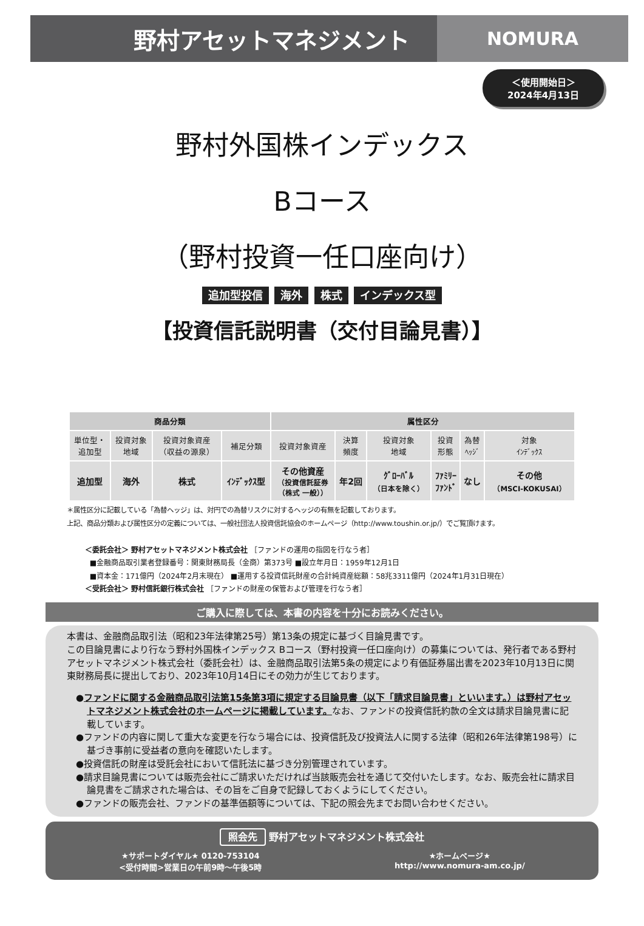野村アセットマネジメント
NOMURA
＜使用開始日＞
2024年4月13日
野村外国株インデックス
Bコース
（野村投資一任口座向け）
追加型投信 海外 株式 インデックス型
【投資信託説明書（交付目論見書）】
| 商品分類 | | | | 属性区分 | | | | | |
| --- | --- | --- | --- | --- | --- | --- | --- | --- | --- |
| 単位型・ 追加型 | 投資対象 地域 | 投資対象資産 （収益の源泉） | 補足分類 | 投資対象資産 | 決算 頻度 | 投資対象 地域 | 投資 形態 | 為替 ﾍｯｼﾞ | 対象 ｲﾝﾃﾞｯｸｽ |
| 追加型 | 海外 | 株式 | ｲﾝﾃﾞｯｸｽ型 | その他資産 （投資信託証券 （株式 一般）） | 年2回 | ｸﾞﾛｰﾊﾞﾙ （日本を除く） | ﾌｧﾐﾘｰ ﾌｧﾝﾄﾞ | なし | その他 （MSCI-KOKUSAI） |
＊属性区分に記載している「為替ヘッジ」は、対円での為替リスクに対するヘッジの有無を記載しております。
上記、商品分類および属性区分の定義については、一般社団法人投資信託協会のホームページ（http://www.toushin.or.jp/）でご覧頂けます。
＜委託会社＞ 野村アセットマネジメント株式会社 ［ファンドの運用の指図を行なう者］
■金融商品取引業者登録番号：関東財務局長（金商）第373号 ■設立年月日：1959年12月1日
■資本金：171億円（2024年2月末現在） ■運用する投資信託財産の合計純資産総額：58兆3311億円（2024年1月31日現在）
＜受託会社＞ 野村信託銀行株式会社 ［ファンドの財産の保管および管理を行なう者］
ご購入に際しては、本書の内容を十分にお読みください。
本書は、金融商品取引法（昭和23年法律第25号）第13条の規定に基づく目論見書です。
この目論見書により行なう野村外国株インデックス Bコース（野村投資一任口座向け）の募集については、発行者である野村アセットマネジメント株式会社（委託会社）は、金融商品取引法第5条の規定により有価証券届出書を2023年10月13日に関東財務局長に提出しており、2023年10月14日にその効力が生じております。
●ファンドに関する金融商品取引法第15条第3項に規定する目論見書（以下「請求目論見書」といいます。）は野村アセットマネジメント株式会社のホームページに掲載しています。なお、ファンドの投資信託約款の全文は請求目論見書に記載しています。
●ファンドの内容に関して重大な変更を行なう場合には、投資信託及び投資法人に関する法律（昭和26年法律第198号）に基づき事前に受益者の意向を確認いたします。
●投資信託の財産は受託会社において信託法に基づき分別管理されています。
●請求目論見書については販売会社にご請求いただければ当該販売会社を通じて交付いたします。なお、販売会社に請求目論見書をご請求された場合は、その旨をご自身で記録しておくようにしてください。
●ファンドの販売会社、ファンドの基準価額等については、下記の照会先までお問い合わせください。
照会先 野村アセットマネジメント株式会社
★サポートダイヤル★ 0120-753104
<受付時間>営業日の午前9時～午後5時
★ホームページ★
http://www.nomura-am.co.jp/